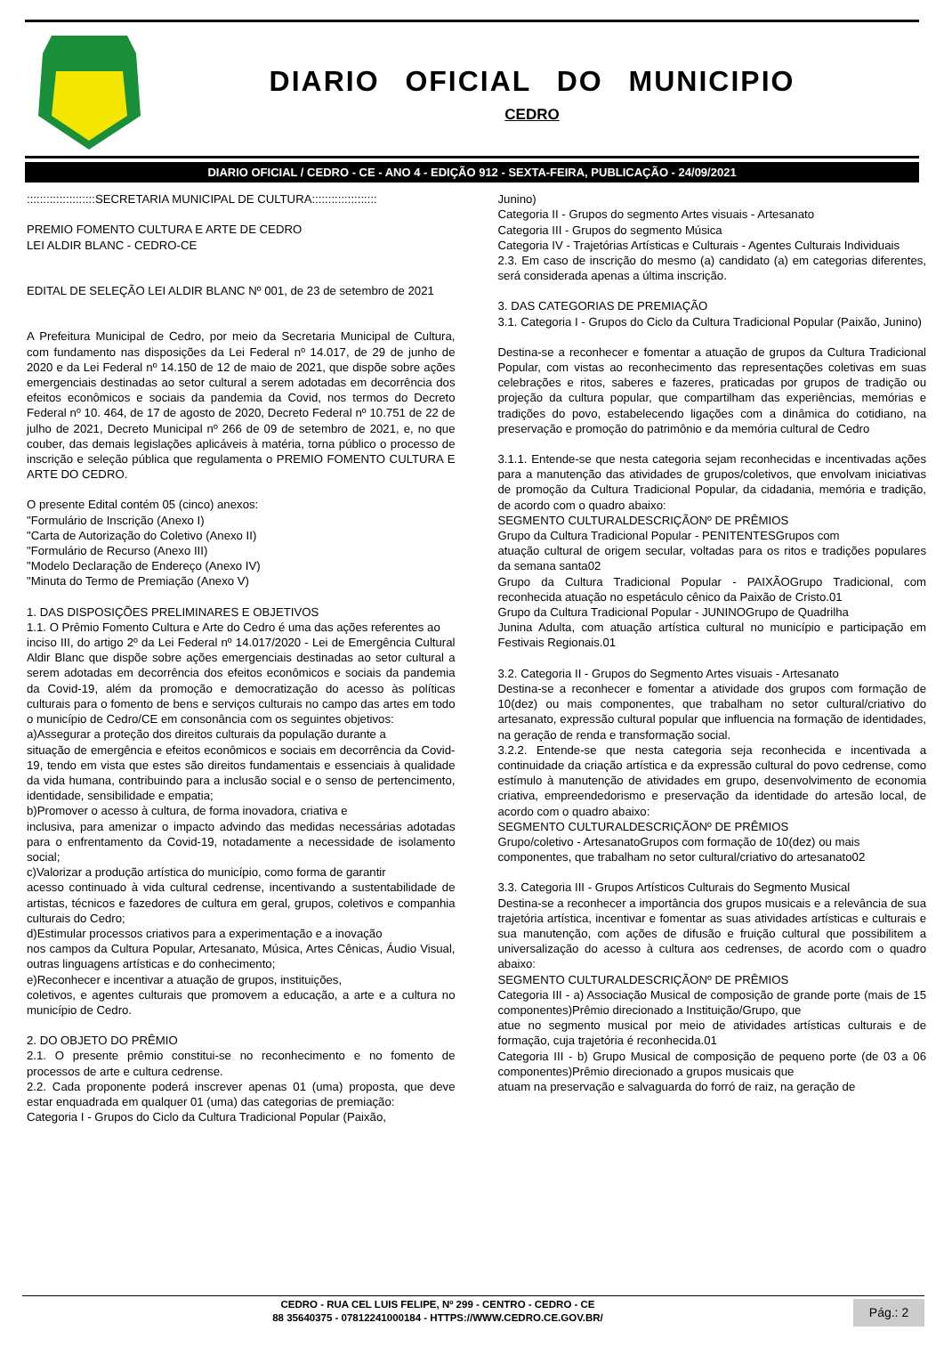DIARIO OFICIAL DO MUNICIPIO
CEDRO
DIARIO OFICIAL / CEDRO - CE - ANO 4 - EDIÇÃO 912 - SEXTA-FEIRA, PUBLICAÇÃO - 24/09/2021
:::::::::::::::::::::SECRETARIA MUNICIPAL DE CULTURA::::::::::::::::::::
PREMIO FOMENTO CULTURA E ARTE DE CEDRO
LEI ALDIR BLANC - CEDRO-CE
EDITAL DE SELEÇÃO LEI ALDIR BLANC Nº 001, de 23 de setembro de 2021
A Prefeitura Municipal de Cedro, por meio da Secretaria Municipal de Cultura, com fundamento nas disposições da Lei Federal nº 14.017, de 29 de junho de 2020 e da Lei Federal nº 14.150 de 12 de maio de 2021, que dispõe sobre ações emergenciais destinadas ao setor cultural a serem adotadas em decorrência dos efeitos econômicos e sociais da pandemia da Covid, nos termos do Decreto Federal nº 10. 464, de 17 de agosto de 2020, Decreto Federal nº 10.751 de 22 de julho de 2021, Decreto Municipal nº 266 de 09 de setembro de 2021, e, no que couber, das demais legislações aplicáveis à matéria, torna público o processo de inscrição e seleção pública que regulamenta o PREMIO FOMENTO CULTURA E ARTE DO CEDRO.
O presente Edital contém 05 (cinco) anexos:
"Formulário de Inscrição (Anexo I)
"Carta de Autorização do Coletivo (Anexo II)
"Formulário de Recurso (Anexo III)
"Modelo Declaração de Endereço (Anexo IV)
"Minuta do Termo de Premiação (Anexo V)
1. DAS DISPOSIÇÕES PRELIMINARES E OBJETIVOS
1.1. O Prêmio Fomento Cultura e Arte do Cedro é uma das ações referentes ao
inciso III, do artigo 2º da Lei Federal nº 14.017/2020 - Lei de Emergência Cultural Aldir Blanc que dispõe sobre ações emergenciais destinadas ao setor cultural a serem adotadas em decorrência dos efeitos econômicos e sociais da pandemia da Covid-19, além da promoção e democratização do acesso às políticas culturais para o fomento de bens e serviços culturais no campo das artes em todo o município de Cedro/CE em consonância com os seguintes objetivos:
a)Assegurar a proteção dos direitos culturais da população durante a
situação de emergência e efeitos econômicos e sociais em decorrência da Covid-19, tendo em vista que estes são direitos fundamentais e essenciais à qualidade da vida humana, contribuindo para a inclusão social e o senso de pertencimento, identidade, sensibilidade e empatia;
b)Promover o acesso à cultura, de forma inovadora, criativa e
inclusiva, para amenizar o impacto advindo das medidas necessárias adotadas para o enfrentamento da Covid-19, notadamente a necessidade de isolamento social;
c)Valorizar a produção artística do município, como forma de garantir
acesso continuado à vida cultural cedrense, incentivando a sustentabilidade de artistas, técnicos e fazedores de cultura em geral, grupos, coletivos e companhia culturais do Cedro;
d)Estimular processos criativos para a experimentação e a inovação
nos campos da Cultura Popular, Artesanato, Música, Artes Cênicas, Áudio Visual, outras linguagens artísticas e do conhecimento;
e)Reconhecer e incentivar a atuação de grupos, instituições,
coletivos, e agentes culturais que promovem a educação, a arte e a cultura no município de Cedro.
2. DO OBJETO DO PRÊMIO
2.1. O presente prêmio constitui-se no reconhecimento e no fomento de processos de arte e cultura cedrense.
2.2. Cada proponente poderá inscrever apenas 01 (uma) proposta, que deve estar enquadrada em qualquer 01 (uma) das categorias de premiação:
Categoria I - Grupos do Ciclo da Cultura Tradicional Popular (Paixão,
Junino)
Categoria II - Grupos do segmento Artes visuais - Artesanato
Categoria III - Grupos do segmento Música
Categoria IV - Trajetórias Artísticas e Culturais - Agentes Culturais Individuais
2.3. Em caso de inscrição do mesmo (a) candidato (a) em categorias diferentes, será considerada apenas a última inscrição.
3. DAS CATEGORIAS DE PREMIAÇÃO
3.1. Categoria I - Grupos do Ciclo da Cultura Tradicional Popular (Paixão, Junino)
Destina-se a reconhecer e fomentar a atuação de grupos da Cultura Tradicional Popular, com vistas ao reconhecimento das representações coletivas em suas celebrações e ritos, saberes e fazeres, praticadas por grupos de tradição ou projeção da cultura popular, que compartilham das experiências, memórias e tradições do povo, estabelecendo ligações com a dinâmica do cotidiano, na preservação e promoção do patrimônio e da memória cultural de Cedro
3.1.1. Entende-se que nesta categoria sejam reconhecidas e incentivadas ações para a manutenção das atividades de grupos/coletivos, que envolvam iniciativas de promoção da Cultura Tradicional Popular, da cidadania, memória e tradição, de acordo com o quadro abaixo:
SEGMENTO CULTURALDESCRIÇÃONº DE PRÊMIOS
Grupo da Cultura Tradicional Popular - PENITENTESGrupos com
atuação cultural de origem secular, voltadas para os ritos e tradições populares da semana santa02
Grupo da Cultura Tradicional Popular - PAIXÃOGrupo Tradicional, com reconhecida atuação no espetáculo cênico da Paixão de Cristo.01
Grupo da Cultura Tradicional Popular - JUNINOGrupo de Quadrilha
Junina Adulta, com atuação artística cultural no município e participação em Festivais Regionais.01
3.2. Categoria II - Grupos do Segmento Artes visuais - Artesanato
Destina-se a reconhecer e fomentar a atividade dos grupos com formação de 10(dez) ou mais componentes, que trabalham no setor cultural/criativo do artesanato, expressão cultural popular que influencia na formação de identidades, na geração de renda e transformação social.
3.2.2. Entende-se que nesta categoria seja reconhecida e incentivada a continuidade da criação artística e da expressão cultural do povo cedrense, como estímulo à manutenção de atividades em grupo, desenvolvimento de economia criativa, empreendedorismo e preservação da identidade do artesão local, de acordo com o quadro abaixo:
SEGMENTO CULTURALDESCRIÇÃONº DE PRÊMIOS
Grupo/coletivo - ArtesanatoGrupos com formação de 10(dez) ou mais
componentes, que trabalham no setor cultural/criativo do artesanato02
3.3. Categoria III - Grupos Artísticos Culturais do Segmento Musical
Destina-se a reconhecer a importância dos grupos musicais e a relevância de sua trajetória artística, incentivar e fomentar as suas atividades artísticas e culturais e sua manutenção, com ações de difusão e fruição cultural que possibilitem a universalização do acesso à cultura aos cedrenses, de acordo com o quadro abaixo:
SEGMENTO CULTURALDESCRIÇÃONº DE PRÊMIOS
Categoria III - a) Associação Musical de composição de grande porte (mais de 15 componentes)Prêmio direcionado a Instituição/Grupo, que
atue no segmento musical por meio de atividades artísticas culturais e de formação, cuja trajetória é reconhecida.01
Categoria III - b) Grupo Musical de composição de pequeno porte (de 03 a 06 componentes)Prêmio direcionado a grupos musicais que
atuam na preservação e salvaguarda do forró de raiz, na geração de
CEDRO - RUA CEL LUIS FELIPE, Nº 299 - CENTRO - CEDRO - CE
88 35640375 - 07812241000184 - HTTPS://WWW.CEDRO.CE.GOV.BR/
Pág.: 2